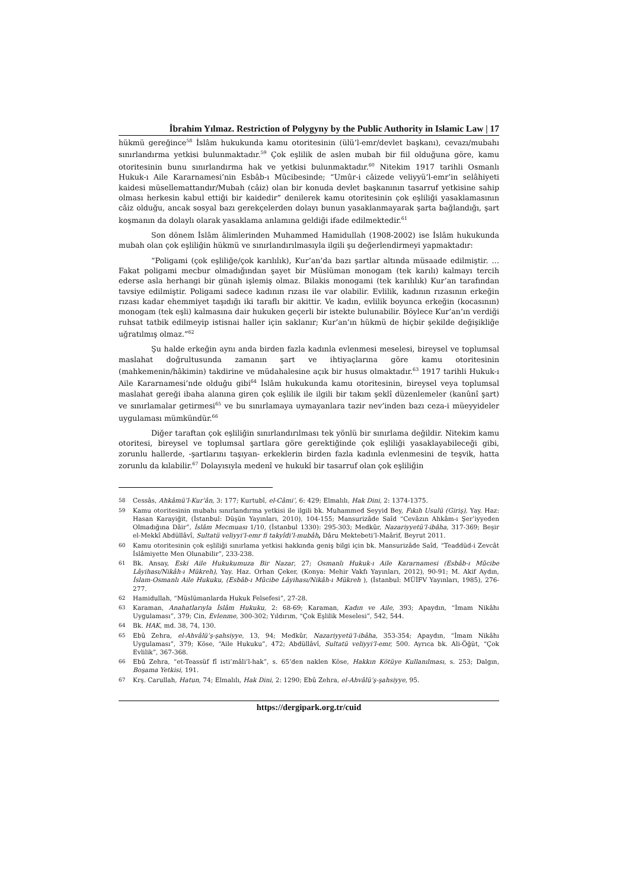İbrahim Yılmaz. Restriction of Polygyny by the Public Authority in Islamic Law | 17
hükmü gereğince<sup>58</sup> İslâm hukukunda kamu otoritesinin (ülü’l-emr/devlet başkanı), cevazı/mubahı sınırlandırma yetkisi bulunmaktadır.<sup>59</sup> Çok eşlilik de aslen mubah bir fiil olduğuna göre, kamu otoritesinin bunu sınırlandırma hak ve yetkisi bulunmaktadır.<sup>60</sup> Nitekim 1917 tarihli Osmanlı Hukuk-ı Aile Kararnamesi’nin Esbâb-ı Mûcibesinde; “Umûr-i câizede veliyyü’l-emr’in selâhiyeti kaidesi müsellemattandır/Mubah (câiz) olan bir konuda devlet başkanının tasarruf yetkisine sahip olması herkesin kabul ettiği bir kaidedir” denilerek kamu otoritesinin çok eşliliği yasaklamasının câiz olduğu, ancak sosyal bazı gerekçelerden dolayı bunun yasaklanmayarak şarta bağlandığı, şart koşmanın da dolaylı olarak yasaklama anlamına geldiği ifade edilmektedir.<sup>61</sup>
Son dönem İslâm âlimlerinden Muhammed Hamidullah (1908-2002) ise İslâm hukukunda mubah olan çok eşliliğin hükmü ve sınırlandırılmasıyla ilgili şu değerlendirmeyi yapmaktadır:
“Poligami (çok eşliliğe/çok karılılık), Kur’an’da bazı şartlar altında müsaade edilmiştir. … Fakat poligami mecbur olmadığından şayet bir Müslüman monogam (tek karılı) kalmayı tercih ederse asla herhangi bir günah işlemiş olmaz. Bilakis monogami (tek karılılık) Kur’an tarafından tavsiye edilmiştir. Poligami sadece kadının rızası ile var olabilir. Evlilik, kadının rızasının erkeğin rızası kadar ehemmiyet taşıdığı iki taraflı bir akittir. Ve kadın, evlilik boyunca erkeğin (kocasının) monogam (tek eşli) kalmasına dair hukuken geçerli bir istekte bulunabilir. Böylece Kur’an’ın verdiği ruhsat tatbik edilmeyip istisnai haller için saklanır; Kur’an’ın hükmü de hiçbir şekilde değişikliğe uğratılmış olmaz.”<sup>62</sup>
Şu halde erkeğin aynı anda birden fazla kadınla evlenmesi meselesi, bireysel ve toplumsal maslahat doğrultusunda zamanın şart ve ihtiyaçlarına göre kamu otoritesinin (mahkemenin/hâkimin) takdirine ve müdahalesine açık bir husus olmaktadır.<sup>63</sup> 1917 tarihli Hukuk-ı Aile Kararnamesi’nde olduğu gibi<sup>64</sup> İslâm hukukunda kamu otoritesinin, bireysel veya toplumsal maslahat gereği ibaha alanına giren çok eşlilik ile ilgili bir takım şeklî düzenlemeler (kanûnî şart) ve sınırlamalar getirmesi<sup>65</sup> ve bu sınırlamaya uymayanlara tazir nev’inden bazı ceza-i müeyyideler uygulaması mümkündür.<sup>66</sup>
Diğer taraftan çok eşliliğin sınırlandırılması tek yönlü bir sınırlama değildir. Nitekim kamu otoritesi, bireysel ve toplumsal şartlara göre gerektiğinde çok eşliliği yasaklayabileceği gibi, zorunlu hallerde, -şartlarını taşıyan- erkeklerin birden fazla kadınla evlenmesini de teşvik, hatta zorunlu da kılabilir.<sup>67</sup> Dolayısıyla medenî ve hukukî bir tasarruf olan çok eşliliğin
58 Cessâs, Ahkâmü’l-Kur’ân, 3: 177; Kurtubî, el-Câmi’, 6: 429; Elmalılı, Hak Dini, 2: 1374-1375.
59 Kamu otoritesinin mubahı sınırlandırma yetkisi ile ilgili bk. Muhammed Seyyid Bey, Fıkıh Usulü (Giriş), Yay. Haz: Hasan Karayiğit, (İstanbul: Düşün Yayınları, 2010), 104-155; Mansurizâde Saîd “Cevâzın Ahkâm-ı Şer’iyyeden Olmadığına Dâir”, İslâm Mecmuası 1/10, (İstanbul 1330): 295-303; Medkûr, Nazariyyetü’l-ibâha, 317-369; Beşir el-Mekkî Abdüllâvî, Sultatü veliyyi’l-emr fi takyîdi’l-mubâh, Dâru Mektebeti’l-Maârif, Beyrut 2011.
60 Kamu otoritesinin çok eşliliği sınırlama yetkisi hakkında geniş bilgi için bk. Mansurizâde Saîd, “Teaddüd-i Zevcât İslâmiyette Men Olunabilir”, 233-238.
61 Bk. Ansay, Eski Aile Hukukumuza Bir Nazar, 27; Osmanlı Hukuk-ı Aile Kararnamesi (Esbâb-ı Mûcibe Lâyihası/Nikâh-ı Mükreh), Yay. Haz. Orhan Çeker, (Konya: Mehir Vakfı Yayınları, 2012), 90-91; M. Akif Aydın, İslam-Osmanlı Aile Hukuku, (Esbâb-ı Mûcibe Lâyihası/Nikâh-ı Mükreh ), (İstanbul: MÜİFV Yayınları, 1985), 276-277.
62 Hamidullah, “Müslümanlarda Hukuk Felsefesi”, 27-28.
63 Karaman, Anahatlarıyla İslâm Hukuku, 2: 68-69; Karaman, Kadın ve Aile, 393; Apaydın, “İmam Nikâhı Uygulaması”, 379; Cin, Evlenme, 300-302; Yıldırım, “Çok Eşlilik Meselesi”, 542, 544.
64 Bk. HAK, md. 38, 74, 130.
65 Ebû Zehra, el-Ahvâlü’ş-şahsiyye, 13, 94; Medkûr, Nazariyyetü’l-ibâha, 353-354; Apaydın, “İmam Nikâhı Uygulaması”, 379; Köse, “Aile Hukuku”, 472; Abdüllâvî, Sultatü veliyyi’l-emr, 500. Ayrıca bk. Ali-Öğüt, “Çok Evlilik”, 367-368.
66 Ebû Zehra, “et-Teassüf fî isti’mâli’l-hak”, s. 65’den naklen Köse, Hakkın Kötüye Kullanılması, s. 253; Dalgın, Boşama Yetkisi, 191.
67 Krş. Carullah, Hatun, 74; Elmalılı, Hak Dini, 2: 1290; Ebû Zehra, el-Ahvâlü’ş-şahsiyye, 95.
https://dergipark.org.tr/cuid